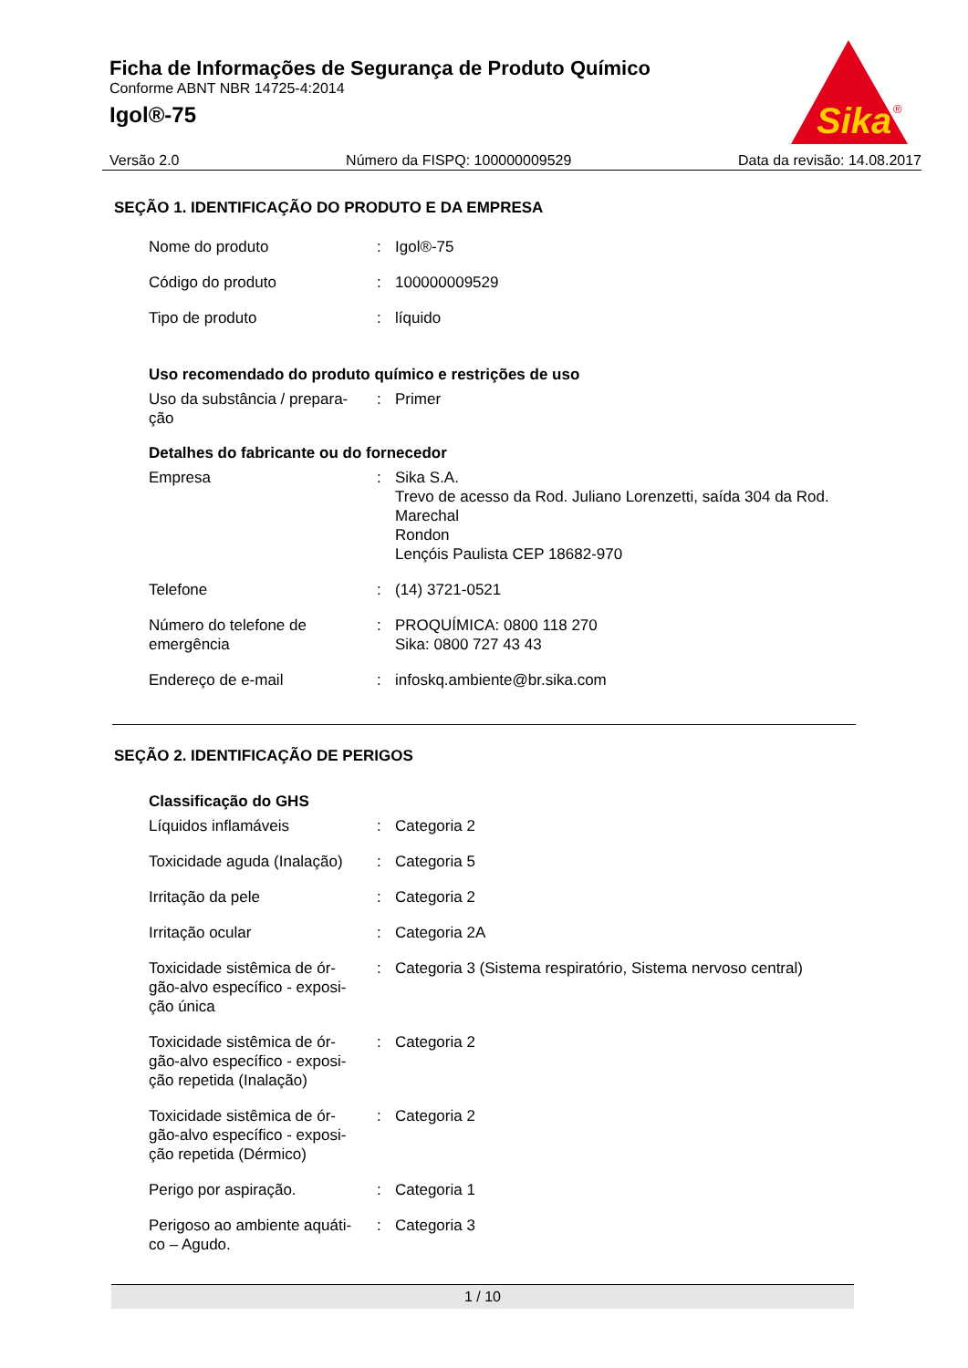Ficha de Informações de Segurança de Produto Químico
Conforme ABNT NBR 14725-4:2014
Igol®-75
Sika
®
Versão 2.0 Número da FISPQ: 100000009529 Data da revisão: 14.08.2017
SEÇÃO 1. IDENTIFICAÇÃO DO PRODUTO E DA EMPRESA
| Nome do produto | : | Igol®-75 |
| Código do produto | : | 100000009529 |
| Tipo de produto | : | líquido |
Uso recomendado do produto químico e restrições de uso
| Uso da substância / prepara- ção | : | Primer |
Detalhes do fabricante ou do fornecedor
| Empresa | : | Sika S.A. Trevo de acesso da Rod. Juliano Lorenzetti, saída 304 da Rod. Marechal Rondon Lençóis Paulista CEP 18682-970 |
| Telefone | : | (14) 3721-0521 |
| Número do telefone de emergência | : | PROQUÍMICA: 0800 118 270 Sika: 0800 727 43 43 |
| Endereço de e-mail | : | infoskq.ambiente@br.sika.com |
SEÇÃO 2. IDENTIFICAÇÃO DE PERIGOS
Classificação do GHS
| Líquidos inflamáveis | : | Categoria 2 |
| Toxicidade aguda (Inalação) | : | Categoria 5 |
| Irritação da pele | : | Categoria 2 |
| Irritação ocular | : | Categoria 2A |
| Toxicidade sistêmica de ór- gão-alvo específico - exposi- ção única | : | Categoria 3 (Sistema respiratório, Sistema nervoso central) |
| Toxicidade sistêmica de ór- gão-alvo específico - exposi- ção repetida (Inalação) | : | Categoria 2 |
| Toxicidade sistêmica de ór- gão-alvo específico - exposi- ção repetida (Dérmico) | : | Categoria 2 |
| Perigo por aspiração. | : | Categoria 1 |
| Perigoso ao ambiente aquáti- co – Agudo. | : | Categoria 3 |
1 / 10